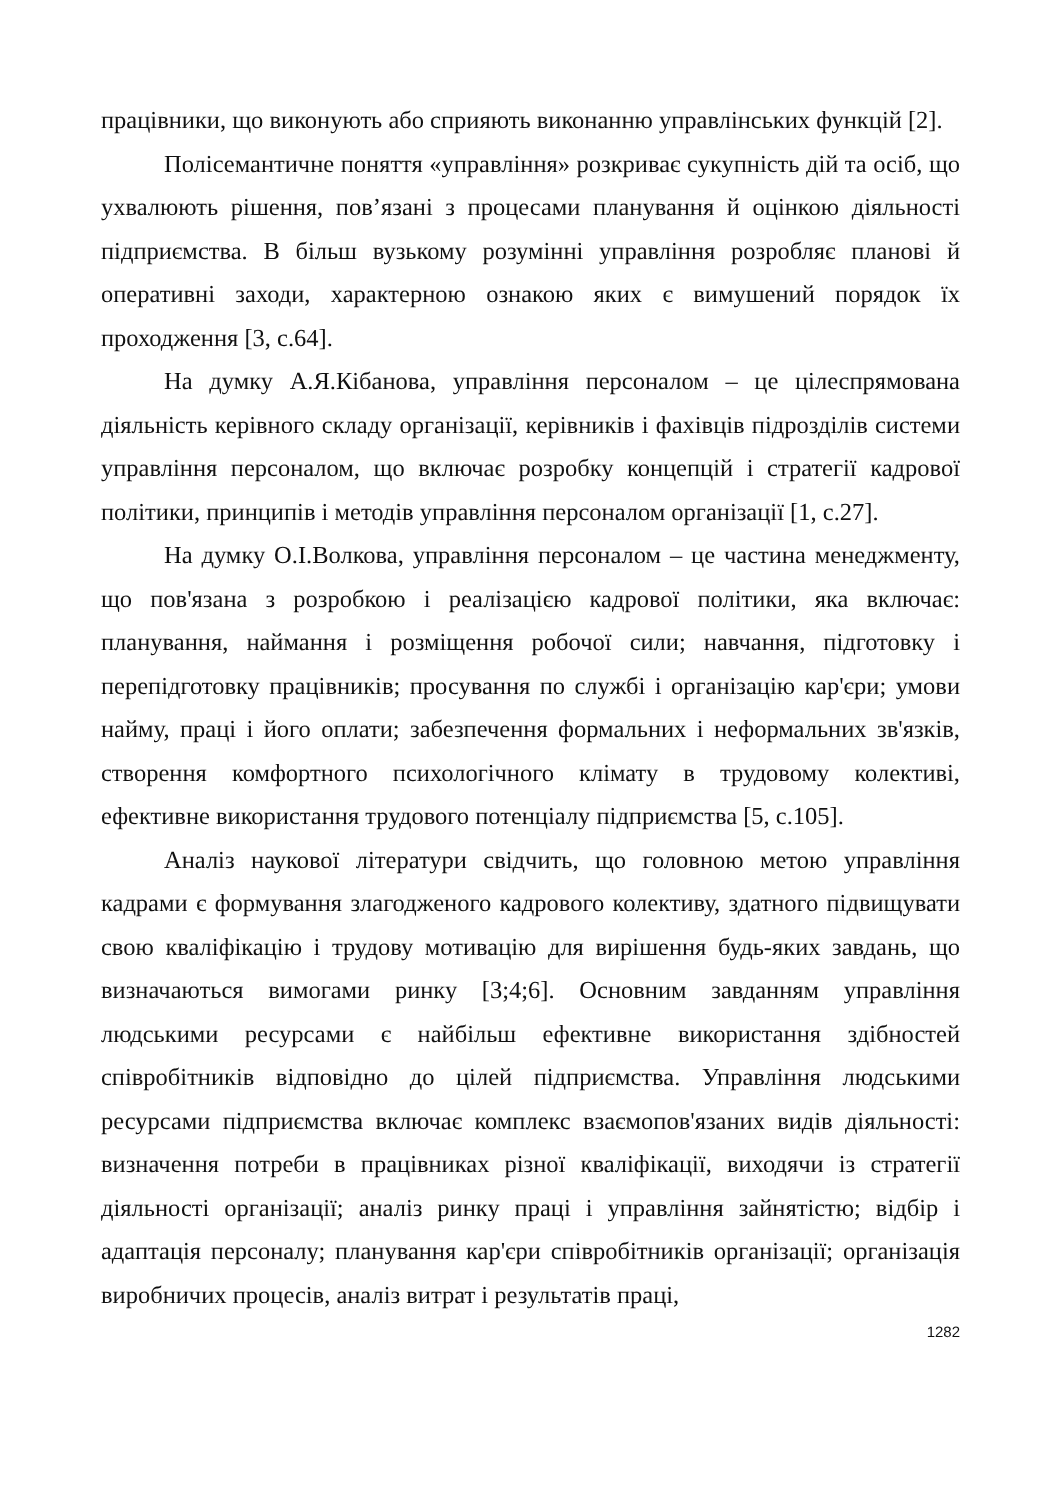працівники, що виконують або сприяють виконанню управлінських функцій [2].
Полісемантичне поняття «управління» розкриває сукупність дій та осіб, що ухвалюють рішення, пов’язані з процесами планування й оцінкою діяльності підприємства. В більш вузькому розумінні управління розробляє планові й оперативні заходи, характерною ознакою яких є вимушений порядок їх проходження [3, с.64].
На думку А.Я.Кібанова, управління персоналом – це цілеспрямована діяльність керівного складу організації, керівників і фахівців підрозділів системи управління персоналом, що включає розробку концепцій і стратегії кадрової політики, принципів і методів управління персоналом організації [1, с.27].
На думку О.І.Волкова, управління персоналом – це частина менеджменту, що пов'язана з розробкою і реалізацією кадрової політики, яка включає: планування, наймання і розміщення робочої сили; навчання, підготовку і перепідготовку працівників; просування по службі і організацію кар'єри; умови найму, праці і його оплати; забезпечення формальних і неформальних зв'язків, створення комфортного психологічного клімату в трудовому колективі, ефективне використання трудового потенціалу підприємства [5, с.105].
Аналіз наукової літератури свідчить, що головною метою управління кадрами є формування злагодженого кадрового колективу, здатного підвищувати свою кваліфікацію і трудову мотивацію для вирішення будь-яких завдань, що визначаються вимогами ринку [3;4;6]. Основним завданням управління людськими ресурсами є найбільш ефективне використання здібностей співробітників відповідно до цілей підприємства. Управління людськими ресурсами підприємства включає комплекс взаємопов'язаних видів діяльності: визначення потреби в працівниках різної кваліфікації, виходячи із стратегії діяльності організації; аналіз ринку праці і управління зайнятістю; відбір і адаптація персоналу; планування кар'єри співробітників організації; організація виробничих процесів, аналіз витрат і результатів праці,
1282